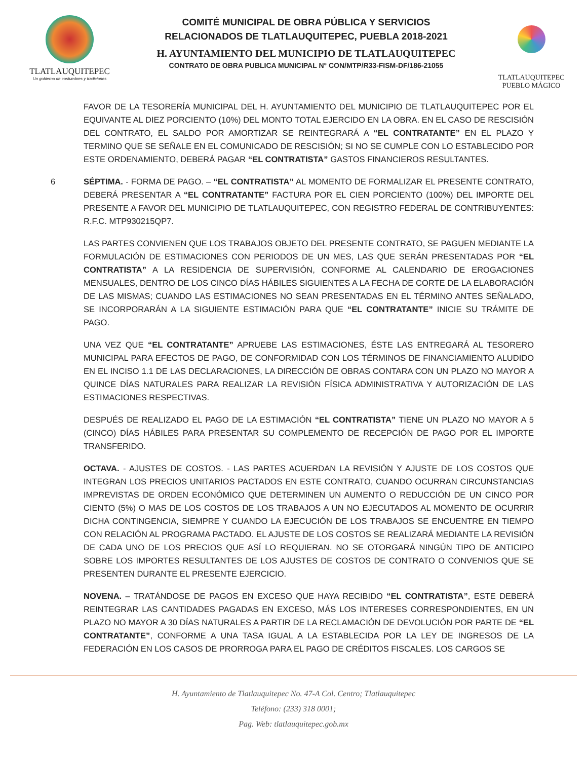TLATLAUQUITEPEC
Un gobierno de costumbres y tradiciones
COMITÉ MUNICIPAL DE OBRA PÚBLICA Y SERVICIOS
RELACIONADOS DE TLATLAUQUITEPEC, PUEBLA 2018-2021
H. AYUNTAMIENTO DEL MUNICIPIO DE TLATLAUQUITEPEC
CONTRATO DE OBRA PUBLICA MUNICIPAL N° CON/MTP/R33-FISM-DF/186-21055
TLATLAUQUITEPEC
PUEBLO MÁGICO
FAVOR DE LA TESORERÍA MUNICIPAL DEL H. AYUNTAMIENTO DEL MUNICIPIO DE TLATLAUQUITEPEC POR EL EQUIVANTE AL DIEZ PORCIENTO (10%) DEL MONTO TOTAL EJERCIDO EN LA OBRA. EN EL CASO DE RESCISIÓN DEL CONTRATO, EL SALDO POR AMORTIZAR SE REINTEGRARÁ A “EL CONTRATANTE” EN EL PLAZO Y TERMINO QUE SE SEÑALE EN EL COMUNICADO DE RESCISIÓN; SI NO SE CUMPLE CON LO ESTABLECIDO POR ESTE ORDENAMIENTO, DEBERÁ PAGAR “EL CONTRATISTA” GASTOS FINANCIEROS RESULTANTES.
6 SÉPTIMA. - FORMA DE PAGO. – “EL CONTRATISTA” AL MOMENTO DE FORMALIZAR EL PRESENTE CONTRATO, DEBERÁ PRESENTAR A “EL CONTRATANTE” FACTURA POR EL CIEN PORCIENTO (100%) DEL IMPORTE DEL PRESENTE A FAVOR DEL MUNICIPIO DE TLATLAUQUITEPEC, CON REGISTRO FEDERAL DE CONTRIBUYENTES: R.F.C. MTP930215QP7.
LAS PARTES CONVIENEN QUE LOS TRABAJOS OBJETO DEL PRESENTE CONTRATO, SE PAGUEN MEDIANTE LA FORMULACIÓN DE ESTIMACIONES CON PERIODOS DE UN MES, LAS QUE SERÁN PRESENTADAS POR “EL CONTRATISTA” A LA RESIDENCIA DE SUPERVISIÓN, CONFORME AL CALENDARIO DE EROGACIONES MENSUALES, DENTRO DE LOS CINCO DÍAS HÁBILES SIGUIENTES A LA FECHA DE CORTE DE LA ELABORACIÓN DE LAS MISMAS; CUANDO LAS ESTIMACIONES NO SEAN PRESENTADAS EN EL TÉRMINO ANTES SEÑALADO, SE INCORPORARÁN A LA SIGUIENTE ESTIMACIÓN PARA QUE “EL CONTRATANTE” INICIE SU TRÁMITE DE PAGO.
UNA VEZ QUE “EL CONTRATANTE” APRUEBE LAS ESTIMACIONES, ÉSTE LAS ENTREGARÁ AL TESORERO MUNICIPAL PARA EFECTOS DE PAGO, DE CONFORMIDAD CON LOS TÉRMINOS DE FINANCIAMIENTO ALUDIDO EN EL INCISO 1.1 DE LAS DECLARACIONES, LA DIRECCIÓN DE OBRAS CONTARA CON UN PLAZO NO MAYOR A QUINCE DÍAS NATURALES PARA REALIZAR LA REVISIÓN FÍSICA ADMINISTRATIVA Y AUTORIZACIÓN DE LAS ESTIMACIONES RESPECTIVAS.
DESPUÉS DE REALIZADO EL PAGO DE LA ESTIMACIÓN “EL CONTRATISTA” TIENE UN PLAZO NO MAYOR A 5 (CINCO) DÍAS HÁBILES PARA PRESENTAR SU COMPLEMENTO DE RECEPCIÓN DE PAGO POR EL IMPORTE TRANSFERIDO.
OCTAVA. - AJUSTES DE COSTOS. - LAS PARTES ACUERDAN LA REVISIÓN Y AJUSTE DE LOS COSTOS QUE INTEGRAN LOS PRECIOS UNITARIOS PACTADOS EN ESTE CONTRATO, CUANDO OCURRAN CIRCUNSTANCIAS IMPREVISTAS DE ORDEN ECONÓMICO QUE DETERMINEN UN AUMENTO O REDUCCIÓN DE UN CINCO POR CIENTO (5%) O MAS DE LOS COSTOS DE LOS TRABAJOS A UN NO EJECUTADOS AL MOMENTO DE OCURRIR DICHA CONTINGENCIA, SIEMPRE Y CUANDO LA EJECUCIÓN DE LOS TRABAJOS SE ENCUENTRE EN TIEMPO CON RELACIÓN AL PROGRAMA PACTADO. EL AJUSTE DE LOS COSTOS SE REALIZARÁ MEDIANTE LA REVISIÓN DE CADA UNO DE LOS PRECIOS QUE ASÍ LO REQUIERAN. NO SE OTORGARÁ NINGÚN TIPO DE ANTICIPO SOBRE LOS IMPORTES RESULTANTES DE LOS AJUSTES DE COSTOS DE CONTRATO O CONVENIOS QUE SE PRESENTEN DURANTE EL PRESENTE EJERCICIO.
NOVENA. – TRATÁNDOSE DE PAGOS EN EXCESO QUE HAYA RECIBIDO “EL CONTRATISTA”, ESTE DEBERÁ REINTEGRAR LAS CANTIDADES PAGADAS EN EXCESO, MÁS LOS INTERESES CORRESPONDIENTES, EN UN PLAZO NO MAYOR A 30 DÍAS NATURALES A PARTIR DE LA RECLAMACIÓN DE DEVOLUCIÓN POR PARTE DE “EL CONTRATANTE”, CONFORME A UNA TASA IGUAL A LA ESTABLECIDA POR LA LEY DE INGRESOS DE LA FEDERACIÓN EN LOS CASOS DE PRORROGA PARA EL PAGO DE CRÉDITOS FISCALES. LOS CARGOS SE
H. Ayuntamiento de Tlatlauquitepec No. 47-A Col. Centro; Tlatlauquitepec
Teléfono: (233) 318 0001;
Pag. Web: tlatlauquitepec.gob.mx